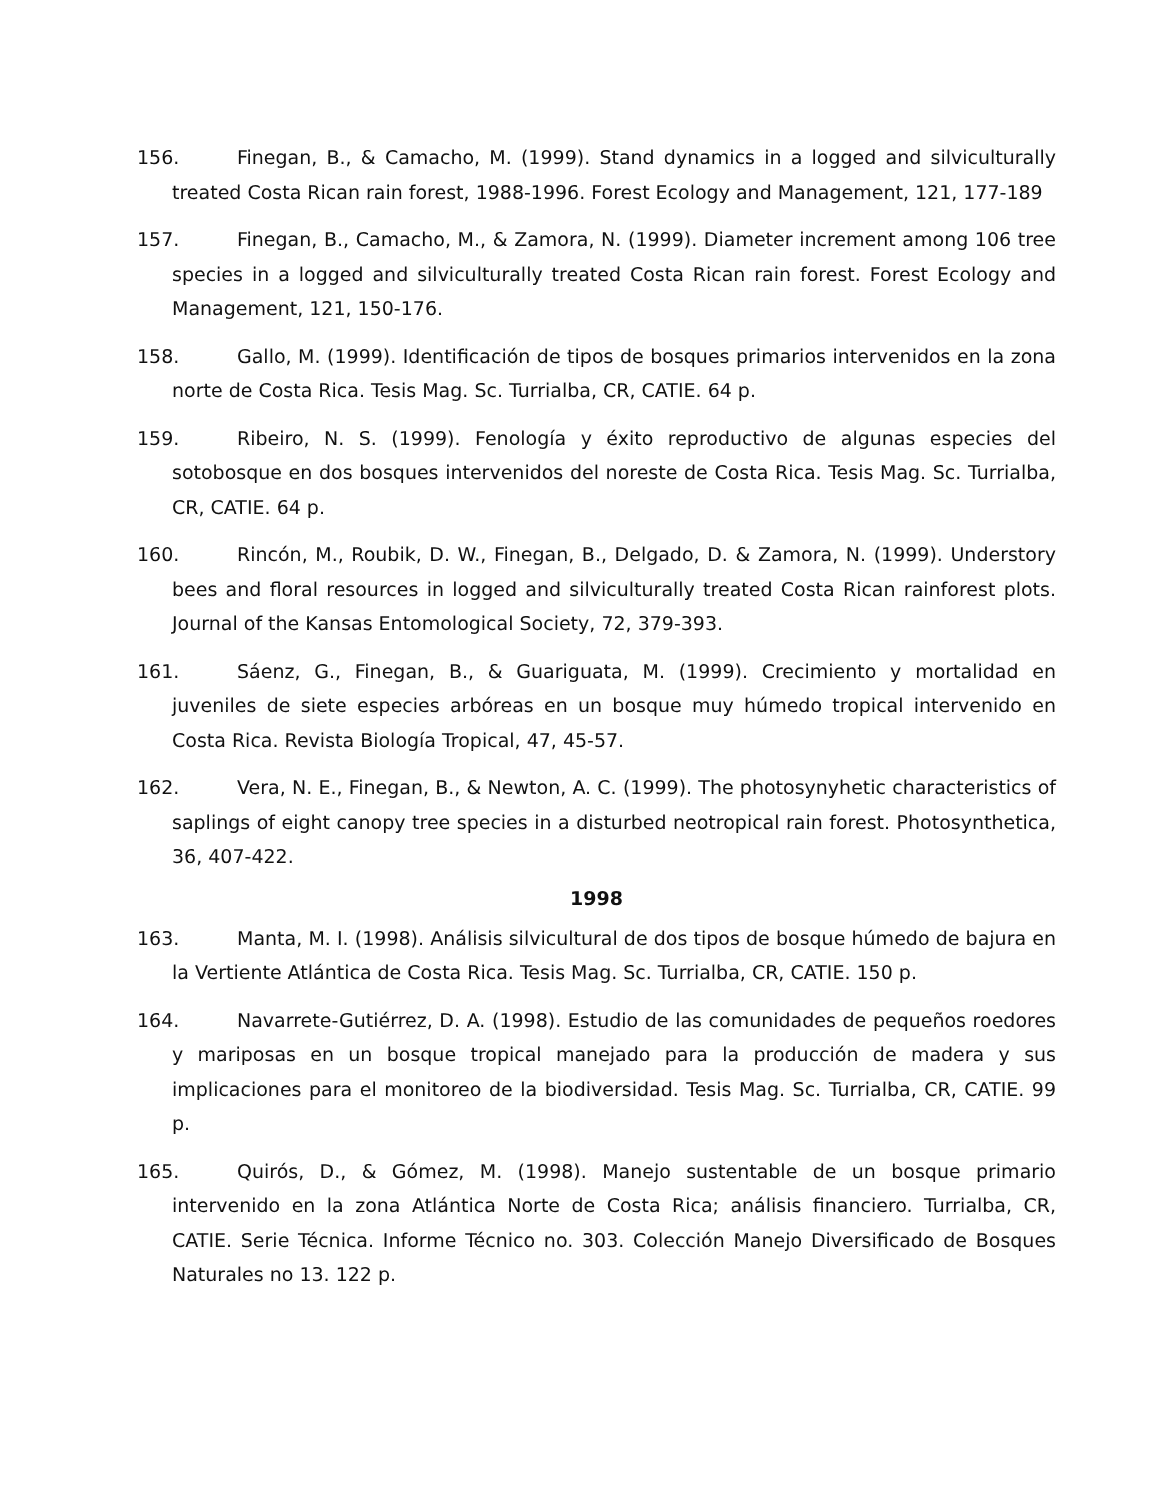156. Finegan, B., & Camacho, M. (1999). Stand dynamics in a logged and silviculturally treated Costa Rican rain forest, 1988-1996. Forest Ecology and Management, 121, 177-189
157. Finegan, B., Camacho, M., & Zamora, N. (1999). Diameter increment among 106 tree species in a logged and silviculturally treated Costa Rican rain forest. Forest Ecology and Management, 121, 150-176.
158. Gallo, M. (1999). Identificación de tipos de bosques primarios intervenidos en la zona norte de Costa Rica. Tesis Mag. Sc. Turrialba, CR, CATIE. 64 p.
159. Ribeiro, N. S. (1999). Fenología y éxito reproductivo de algunas especies del sotobosque en dos bosques intervenidos del noreste de Costa Rica. Tesis Mag. Sc. Turrialba, CR, CATIE. 64 p.
160. Rincón, M., Roubik, D. W., Finegan, B., Delgado, D. & Zamora, N. (1999). Understory bees and floral resources in logged and silviculturally treated Costa Rican rainforest plots. Journal of the Kansas Entomological Society, 72, 379-393.
161. Sáenz, G., Finegan, B., & Guariguata, M. (1999). Crecimiento y mortalidad en juveniles de siete especies arbóreas en un bosque muy húmedo tropical intervenido en Costa Rica. Revista Biología Tropical, 47, 45-57.
162. Vera, N. E., Finegan, B., & Newton, A. C. (1999). The photosynyhetic characteristics of saplings of eight canopy tree species in a disturbed neotropical rain forest. Photosynthetica, 36, 407-422.
1998
163. Manta, M. I. (1998). Análisis silvicultural de dos tipos de bosque húmedo de bajura en la Vertiente Atlántica de Costa Rica. Tesis Mag. Sc. Turrialba, CR, CATIE. 150 p.
164. Navarrete-Gutiérrez, D. A. (1998). Estudio de las comunidades de pequeños roedores y mariposas en un bosque tropical manejado para la producción de madera y sus implicaciones para el monitoreo de la biodiversidad. Tesis Mag. Sc. Turrialba, CR, CATIE. 99 p.
165. Quirós, D., & Gómez, M. (1998). Manejo sustentable de un bosque primario intervenido en la zona Atlántica Norte de Costa Rica; análisis financiero. Turrialba, CR, CATIE. Serie Técnica. Informe Técnico no. 303. Colección Manejo Diversificado de Bosques Naturales no 13. 122 p.